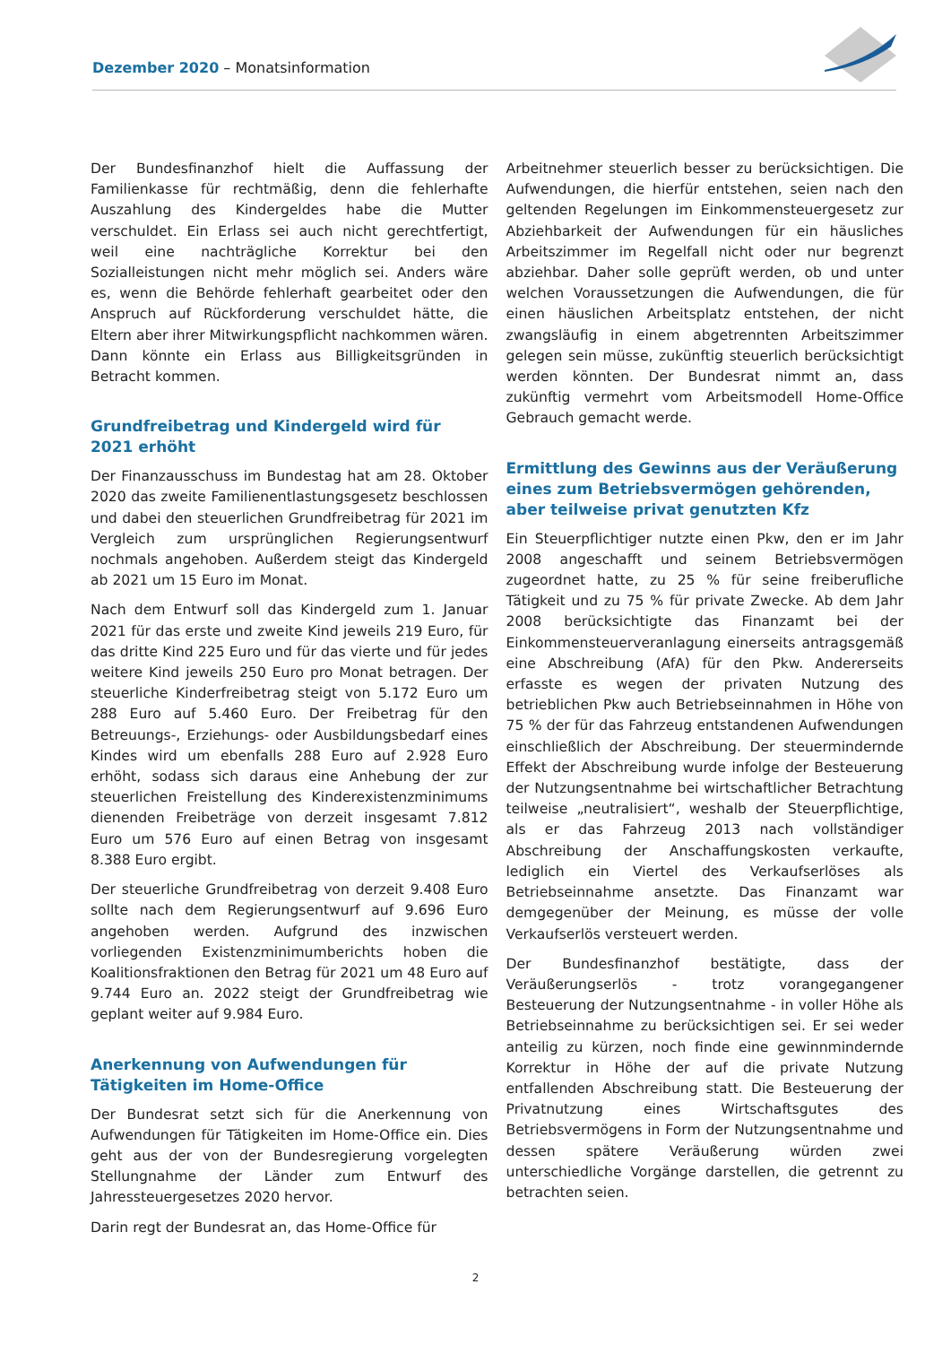Dezember 2020 – Monatsinformation
Der Bundesfinanzhof hielt die Auffassung der Familienkasse für rechtmäßig, denn die fehlerhafte Auszahlung des Kindergeldes habe die Mutter verschuldet. Ein Erlass sei auch nicht gerechtfertigt, weil eine nachträgliche Korrektur bei den Sozialleistungen nicht mehr möglich sei. Anders wäre es, wenn die Behörde fehlerhaft gearbeitet oder den Anspruch auf Rückforderung verschuldet hätte, die Eltern aber ihrer Mitwirkungspflicht nachkommen wären. Dann könnte ein Erlass aus Billigkeitsgründen in Betracht kommen.
Grundfreibetrag und Kindergeld wird für 2021 erhöht
Der Finanzausschuss im Bundestag hat am 28. Oktober 2020 das zweite Familienentlastungsgesetz beschlossen und dabei den steuerlichen Grundfreibetrag für 2021 im Vergleich zum ursprünglichen Regierungsentwurf nochmals angehoben. Außerdem steigt das Kindergeld ab 2021 um 15 Euro im Monat.
Nach dem Entwurf soll das Kindergeld zum 1. Januar 2021 für das erste und zweite Kind jeweils 219 Euro, für das dritte Kind 225 Euro und für das vierte und für jedes weitere Kind jeweils 250 Euro pro Monat betragen. Der steuerliche Kinderfreibetrag steigt von 5.172 Euro um 288 Euro auf 5.460 Euro. Der Freibetrag für den Betreuungs-, Erziehungs- oder Ausbildungsbedarf eines Kindes wird um ebenfalls 288 Euro auf 2.928 Euro erhöht, sodass sich daraus eine Anhebung der zur steuerlichen Freistellung des Kinderexistenzminimums dienenden Freibeträge von derzeit insgesamt 7.812 Euro um 576 Euro auf einen Betrag von insgesamt 8.388 Euro ergibt.
Der steuerliche Grundfreibetrag von derzeit 9.408 Euro sollte nach dem Regierungsentwurf auf 9.696 Euro angehoben werden. Aufgrund des inzwischen vorliegenden Existenzminimumberichts hoben die Koalitionsfraktionen den Betrag für 2021 um 48 Euro auf 9.744 Euro an. 2022 steigt der Grundfreibetrag wie geplant weiter auf 9.984 Euro.
Anerkennung von Aufwendungen für Tätigkeiten im Home-Office
Der Bundesrat setzt sich für die Anerkennung von Aufwendungen für Tätigkeiten im Home-Office ein. Dies geht aus der von der Bundesregierung vorgelegten Stellungnahme der Länder zum Entwurf des Jahressteuergesetzes 2020 hervor.
Darin regt der Bundesrat an, das Home-Office für
Arbeitnehmer steuerlich besser zu berücksichtigen. Die Aufwendungen, die hierfür entstehen, seien nach den geltenden Regelungen im Einkommensteuergesetz zur Abziehbarkeit der Aufwendungen für ein häusliches Arbeitszimmer im Regelfall nicht oder nur begrenzt abziehbar. Daher solle geprüft werden, ob und unter welchen Voraussetzungen die Aufwendungen, die für einen häuslichen Arbeitsplatz entstehen, der nicht zwangsläufig in einem abgetrennten Arbeitszimmer gelegen sein müsse, zukünftig steuerlich berücksichtigt werden könnten. Der Bundesrat nimmt an, dass zukünftig vermehrt vom Arbeitsmodell Home-Office Gebrauch gemacht werde.
Ermittlung des Gewinns aus der Veräußerung eines zum Betriebsvermögen gehörenden, aber teilweise privat genutzten Kfz
Ein Steuerpflichtiger nutzte einen Pkw, den er im Jahr 2008 angeschafft und seinem Betriebsvermögen zugeordnet hatte, zu 25 % für seine freiberufliche Tätigkeit und zu 75 % für private Zwecke. Ab dem Jahr 2008 berücksichtigte das Finanzamt bei der Einkommensteuerveranlagung einerseits antragsgemäß eine Abschreibung (AfA) für den Pkw. Andererseits erfasste es wegen der privaten Nutzung des betrieblichen Pkw auch Betriebseinnahmen in Höhe von 75 % der für das Fahrzeug entstandenen Aufwendungen einschließlich der Abschreibung. Der steuermindernde Effekt der Abschreibung wurde infolge der Besteuerung der Nutzungsentnahme bei wirtschaftlicher Betrachtung teilweise „neutralisiert“, weshalb der Steuerpflichtige, als er das Fahrzeug 2013 nach vollständiger Abschreibung der Anschaffungskosten verkaufte, lediglich ein Viertel des Verkaufserlöses als Betriebseinnahme ansetzte. Das Finanzamt war demgegenüber der Meinung, es müsse der volle Verkaufserlös versteuert werden.
Der Bundesfinanzhof bestätigte, dass der Veräußerungserlös - trotz vorangegangener Besteuerung der Nutzungsentnahme - in voller Höhe als Betriebseinnahme zu berücksichtigen sei. Er sei weder anteilig zu kürzen, noch finde eine gewinnmindernde Korrektur in Höhe der auf die private Nutzung entfallenden Abschreibung statt. Die Besteuerung der Privatnutzung eines Wirtschaftsgutes des Betriebsvermögens in Form der Nutzungsentnahme und dessen spätere Veräußerung würden zwei unterschiedliche Vorgänge darstellen, die getrennt zu betrachten seien.
2